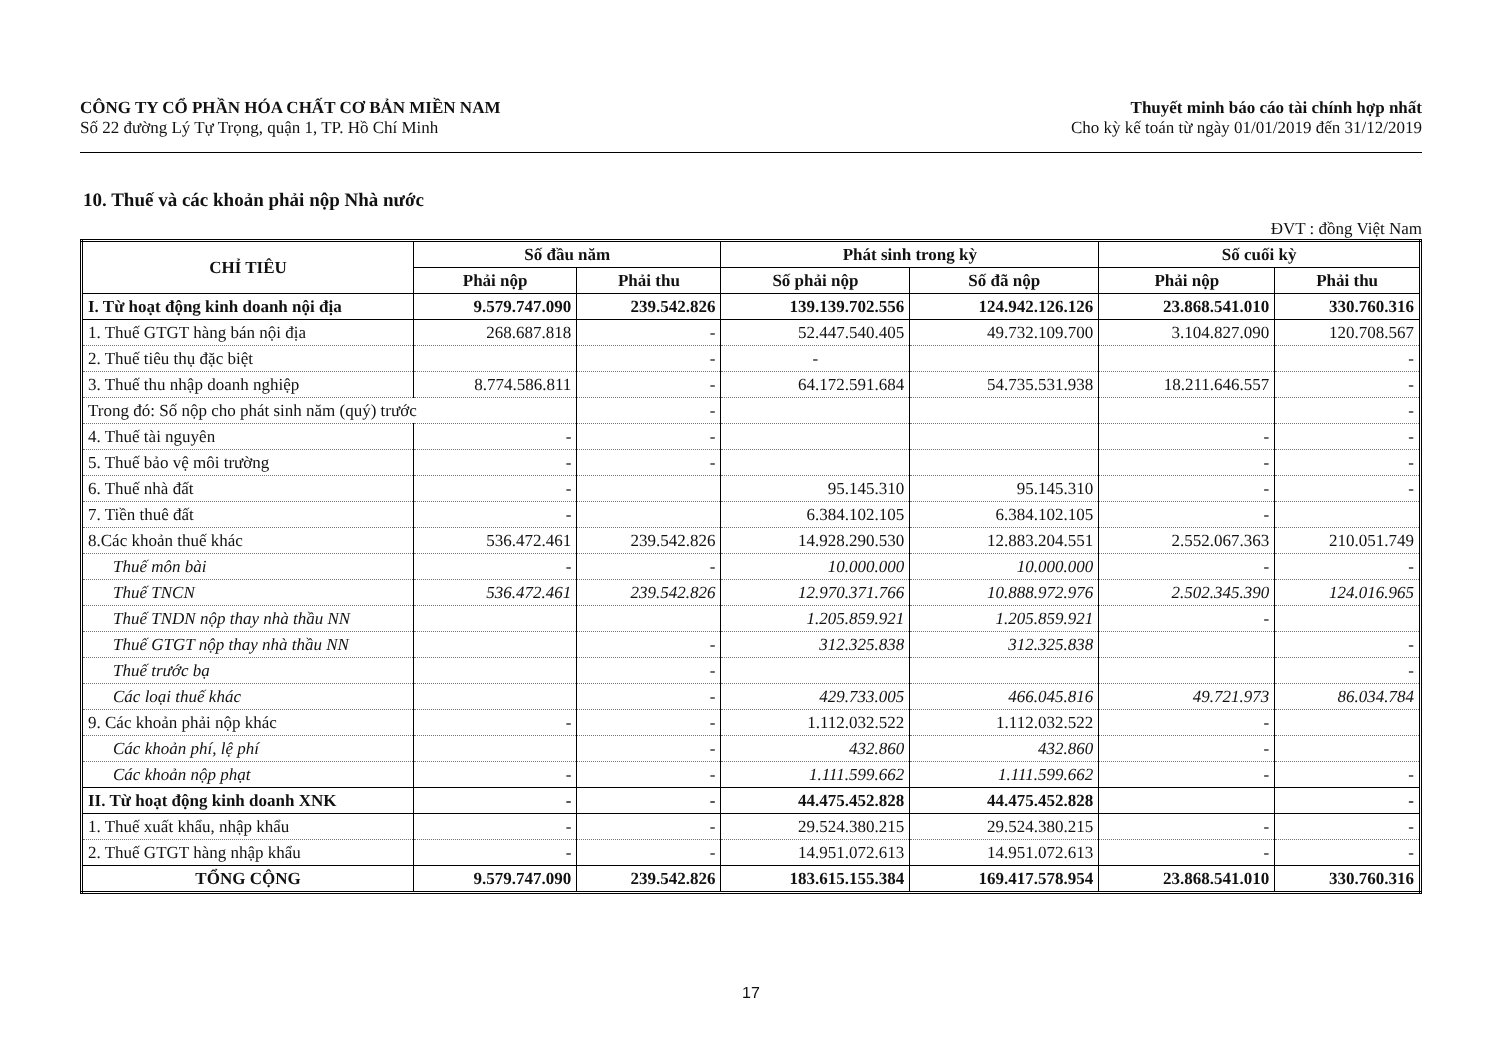CÔNG TY CỔ PHẦN HÓA CHẤT CƠ BẢN MIỀN NAM
Số 22 đường Lý Tự Trọng, quận 1, TP. Hồ Chí Minh
Thuyết minh báo cáo tài chính hợp nhất
Cho kỳ kế toán từ ngày 01/01/2019 đến 31/12/2019
10. Thuế và các khoản phải nộp Nhà nước
ĐVT : đồng Việt Nam
| CHỈ TIÊU | Số đầu năm | | Phát sinh trong kỳ | | Số cuối kỳ | |
| --- | --- | --- | --- | --- | --- | --- |
| | Phải nộp | Phải thu | Số phải nộp | Số đã nộp | Phải nộp | Phải thu |
| I. Từ hoạt động kinh doanh nội địa | 9.579.747.090 | 239.542.826 | 139.139.702.556 | 124.942.126.126 | 23.868.541.010 | 330.760.316 |
| 1. Thuế GTGT hàng bán nội địa | 268.687.818 | - | 52.447.540.405 | 49.732.109.700 | 3.104.827.090 | 120.708.567 |
| 2. Thuế tiêu thụ đặc biệt | | - | - | | | - |
| 3. Thuế thu nhập doanh nghiệp | 8.774.586.811 | - | 64.172.591.684 | 54.735.531.938 | 18.211.646.557 | - |
| Trong đó: Số nộp cho phát sinh năm (quý) trước | | - | | | | - |
| 4. Thuế tài nguyên | - | - | | | - | - |
| 5. Thuế bảo vệ môi trường | - | - | | | - | - |
| 6. Thuế nhà đất | - | | 95.145.310 | 95.145.310 | - | - |
| 7. Tiền thuê đất | - | | 6.384.102.105 | 6.384.102.105 | - | |
| 8.Các khoản thuế khác | 536.472.461 | 239.542.826 | 14.928.290.530 | 12.883.204.551 | 2.552.067.363 | 210.051.749 |
| Thuế môn bài | - | - | 10.000.000 | 10.000.000 | - | - |
| Thuế TNCN | 536.472.461 | 239.542.826 | 12.970.371.766 | 10.888.972.976 | 2.502.345.390 | 124.016.965 |
| Thuế TNDN nộp thay nhà thầu NN | | | 1.205.859.921 | 1.205.859.921 | - | |
| Thuế GTGT nộp thay nhà thầu NN | | - | 312.325.838 | 312.325.838 | | - |
| Thuế trước bạ | | - | | | | - |
| Các loại thuế khác | | - | 429.733.005 | 466.045.816 | 49.721.973 | 86.034.784 |
| 9. Các khoản phải nộp khác | - | - | 1.112.032.522 | 1.112.032.522 | - | |
| Các khoản phí, lệ phí | | - | 432.860 | 432.860 | - | |
| Các khoản nộp phạt | - | - | 1.111.599.662 | 1.111.599.662 | - | - |
| II. Từ hoạt động kinh doanh XNK | - | - | 44.475.452.828 | 44.475.452.828 | | - |
| 1. Thuế xuất khẩu, nhập khẩu | - | - | 29.524.380.215 | 29.524.380.215 | - | - |
| 2. Thuế GTGT hàng nhập khẩu | - | - | 14.951.072.613 | 14.951.072.613 | - | - |
| TỔNG CỘNG | 9.579.747.090 | 239.542.826 | 183.615.155.384 | 169.417.578.954 | 23.868.541.010 | 330.760.316 |
17